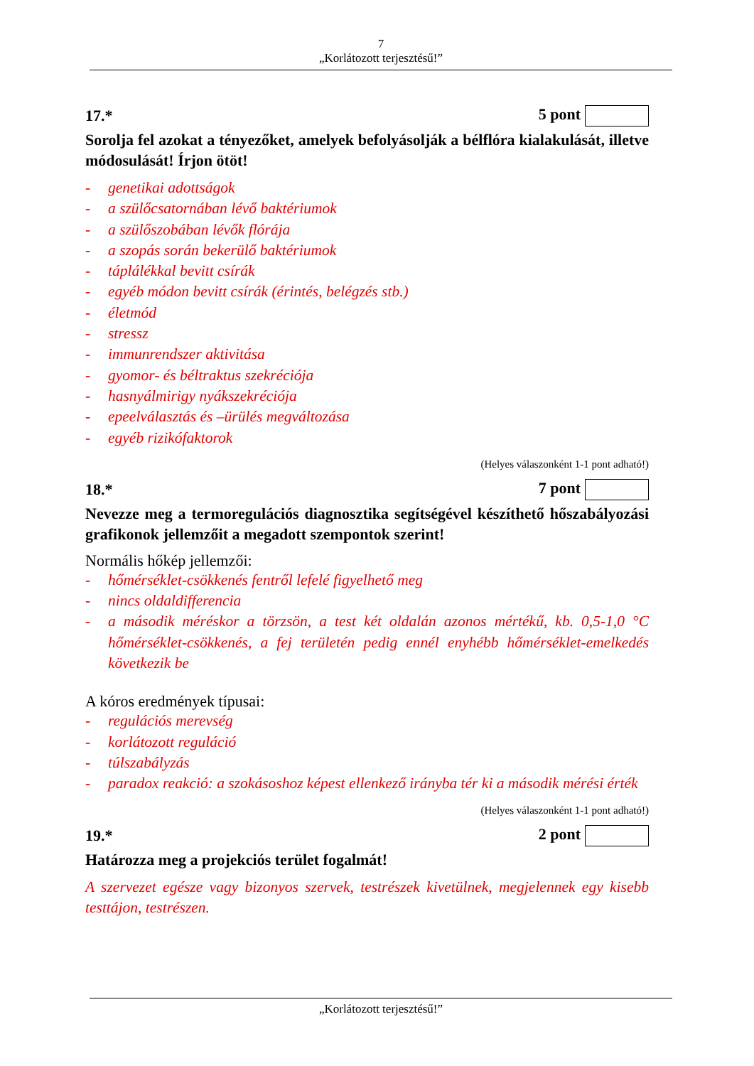7
„Korlátozott terjesztésű!”
17.* 5 pont
Sorolja fel azokat a tényezőket, amelyek befolyásolják a bélflóra kialakulását, illetve módosulását! Írjon ötöt!
- genetikai adottságok
- a szülőcsatornában lévő baktériumok
- a szülőszobában lévők flórája
- a szopás során bekerülő baktériumok
- táplálékkal bevitt csírák
- egyéb módon bevitt csírák (érintés, belégzés stb.)
- életmód
- stressz
- immunrendszer aktivitása
- gyomor- és béltraktus szekréciója
- hasnyálmirigy nyákszekréciója
- epeelválasztás és –ürülés megváltozása
- egyéb rizikófaktorok
(Helyes válaszonként 1-1 pont adható!)
18.* 7 pont
Nevezze meg a termoregulációs diagnosztika segítségével készíthető hőszabályozási grafikonok jellemzőit a megadott szempontok szerint!
Normális hőkép jellemzői:
- hőmérséklet-csökkenés fentről lefelé figyelhető meg
- nincs oldaldifferencia
- a második méréskor a törzsön, a test két oldalán azonos mértékű, kb. 0,5-1,0 °C hőmérséklet-csökkenés, a fej területén pedig ennél enyhébb hőmérséklet-emelkedés következik be
A kóros eredmények típusai:
- regulációs merevség
- korlátozott reguláció
- túlszabályzás
- paradox reakció: a szokásoshoz képest ellenkező irányba tér ki a második mérési érték
(Helyes válaszonként 1-1 pont adható!)
19.* 2 pont
Határozza meg a projekciós terület fogalmát!
A szervezet egésze vagy bizonyos szervek, testrészek kivetülnek, megjelennek egy kisebb testtájon, testrészen.
„Korlátozott terjesztésű!”